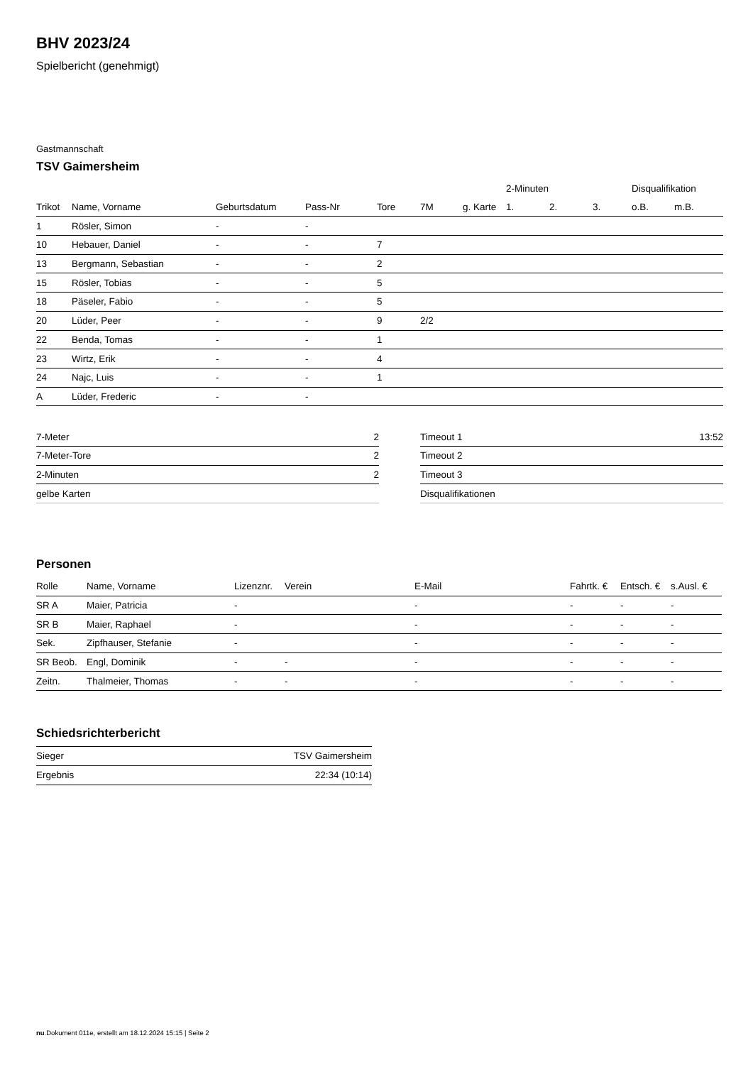BHV 2023/24
Spielbericht (genehmigt)
Gastmannschaft
TSV Gaimersheim
| | | | | | | | 2-Minuten | | | Disqualifikation | |
| --- | --- | --- | --- | --- | --- | --- | --- | --- | --- | --- | --- |
| Trikot | Name, Vorname | Geburtsdatum | Pass-Nr | Tore | 7M | g. Karte | 1. | 2. | 3. | o.B. | m.B. |
| 1 | Rösler, Simon | - | - | | | | | | | | |
| 10 | Hebauer, Daniel | - | - | 7 | | | | | | | |
| 13 | Bergmann, Sebastian | - | - | 2 | | | | | | | |
| 15 | Rösler, Tobias | - | - | 5 | | | | | | | |
| 18 | Päseler, Fabio | - | - | 5 | | | | | | | |
| 20 | Lüder, Peer | - | - | 9 | 2/2 | | | | | | |
| 22 | Benda, Tomas | - | - | 1 | | | | | | | |
| 23 | Wirtz, Erik | - | - | 4 | | | | | | | |
| 24 | Najc, Luis | - | - | 1 | | | | | | | |
| A | Lüder, Frederic | - | - | | | | | | | | |
| 7-Meter | 2 |
| 7-Meter-Tore | 2 |
| 2-Minuten | 2 |
| gelbe Karten | |
| Timeout 1 | 13:52 |
| Timeout 2 | |
| Timeout 3 | |
| Disqualifikationen | |
Personen
| Rolle | Name, Vorname | Lizenznr. | Verein | E-Mail | Fahrtk. € | Entsch. € | s.Ausl. € |
| --- | --- | --- | --- | --- | --- | --- | --- |
| SR A | Maier, Patricia | - | | - | - | - | - |
| SR B | Maier, Raphael | - | | - | - | - | - |
| Sek. | Zipfhauser, Stefanie | - | | - | - | - | - |
| SR Beob. | Engl, Dominik | - | - | - | - | - | - |
| Zeitn. | Thalmeier, Thomas | - | - | - | - | - | - |
Schiedsrichterbericht
| Sieger | TSV Gaimersheim |
| Ergebnis | 22:34 (10:14) |
nu.Dokument 011e, erstellt am 18.12.2024 15:15 | Seite 2